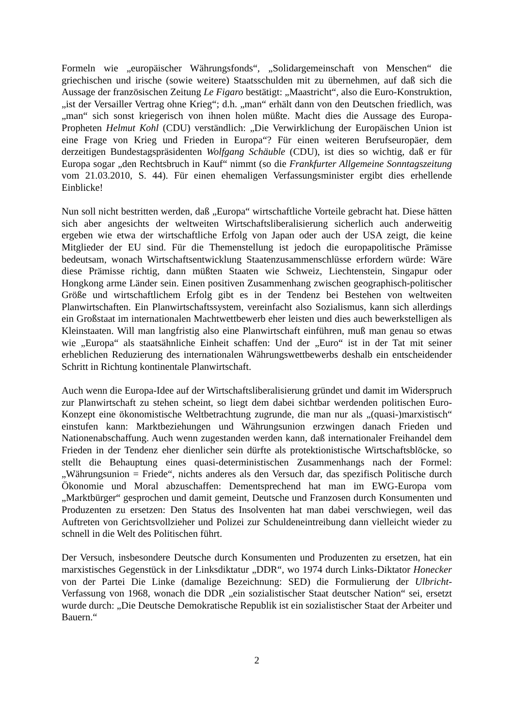Formeln wie „europäischer Währungsfonds“, „Solidargemeinschaft von Menschen“ die griechischen und irische (sowie weitere) Staatsschulden mit zu übernehmen, auf daß sich die Aussage der französischen Zeitung Le Figaro bestätigt: „Maastricht“, also die Euro-Konstruktion, „ist der Versailler Vertrag ohne Krieg“; d.h. „man“ erhält dann von den Deutschen friedlich, was „man“ sich sonst kriegerisch von ihnen holen müßte. Macht dies die Aussage des Europa-Propheten Helmut Kohl (CDU) verständlich: „Die Verwirklichung der Europäischen Union ist eine Frage von Krieg und Frieden in Europa“? Für einen weiteren Berufseuropäer, dem derzeitigen Bundestagspräsidenten Wolfgang Schäuble (CDU), ist dies so wichtig, daß er für Europa sogar „den Rechtsbruch in Kauf“ nimmt (so die Frankfurter Allgemeine Sonntagszeitung vom 21.03.2010, S. 44). Für einen ehemaligen Verfassungsminister ergibt dies erhellende Einblicke!
Nun soll nicht bestritten werden, daß „Europa“ wirtschaftliche Vorteile gebracht hat. Diese hätten sich aber angesichts der weltweiten Wirtschaftsliberalisierung sicherlich auch anderweitig ergeben wie etwa der wirtschaftliche Erfolg von Japan oder auch der USA zeigt, die keine Mitglieder der EU sind. Für die Themenstellung ist jedoch die europapolitische Prämisse bedeutsam, wonach Wirtschaftsentwicklung Staatenzusammenschlüsse erfordern würde: Wäre diese Prämisse richtig, dann müßten Staaten wie Schweiz, Liechtenstein, Singapur oder Hongkong arme Länder sein. Einen positiven Zusammenhang zwischen geographisch-politischer Größe und wirtschaftlichem Erfolg gibt es in der Tendenz bei Bestehen von weltweiten Planwirtschaften. Ein Planwirtschaftssystem, vereinfacht also Sozialismus, kann sich allerdings ein Großstaat im internationalen Machtwettbewerb eher leisten und dies auch bewerkstelligen als Kleinstaaten. Will man langfristig also eine Planwirtschaft einführen, muß man genau so etwas wie „Europa“ als staatsähnliche Einheit schaffen: Und der „Euro“ ist in der Tat mit seiner erheblichen Reduzierung des internationalen Währungswettbewerbs deshalb ein entscheidender Schritt in Richtung kontinentale Planwirtschaft.
Auch wenn die Europa-Idee auf der Wirtschaftsliberalisierung gründet und damit im Widerspruch zur Planwirtschaft zu stehen scheint, so liegt dem dabei sichtbar werdenden politischen Euro-Konzept eine ökonomistische Weltbetrachtung zugrunde, die man nur als „(quasi-)marxistisch“ einstufen kann: Marktbeziehungen und Währungsunion erzwingen danach Frieden und Nationenabschaffung. Auch wenn zugestanden werden kann, daß internationaler Freihandel dem Frieden in der Tendenz eher dienlicher sein dürfte als protektionistische Wirtschaftsblöcke, so stellt die Behauptung eines quasi-deterministischen Zusammenhangs nach der Formel: „Währungsunion = Friede“, nichts anderes als den Versuch dar, das spezifisch Politische durch Ökonomie und Moral abzuschaffen: Dementsprechend hat man im EWG-Europa vom „Marktbürger“ gesprochen und damit gemeint, Deutsche und Franzosen durch Konsumenten und Produzenten zu ersetzen: Den Status des Insolventen hat man dabei verschwiegen, weil das Auftreten von Gerichtsvollzieher und Polizei zur Schuldeneintreibung dann vielleicht wieder zu schnell in die Welt des Politischen führt.
Der Versuch, insbesondere Deutsche durch Konsumenten und Produzenten zu ersetzen, hat ein marxistisches Gegenstück in der Linksdiktatur „DDR“, wo 1974 durch Links-Diktator Honecker von der Partei Die Linke (damalige Bezeichnung: SED) die Formulierung der Ulbricht-Verfassung von 1968, wonach die DDR „ein sozialistischer Staat deutscher Nation“ sei, ersetzt wurde durch: „Die Deutsche Demokratische Republik ist ein sozialistischer Staat der Arbeiter und Bauern.“
2